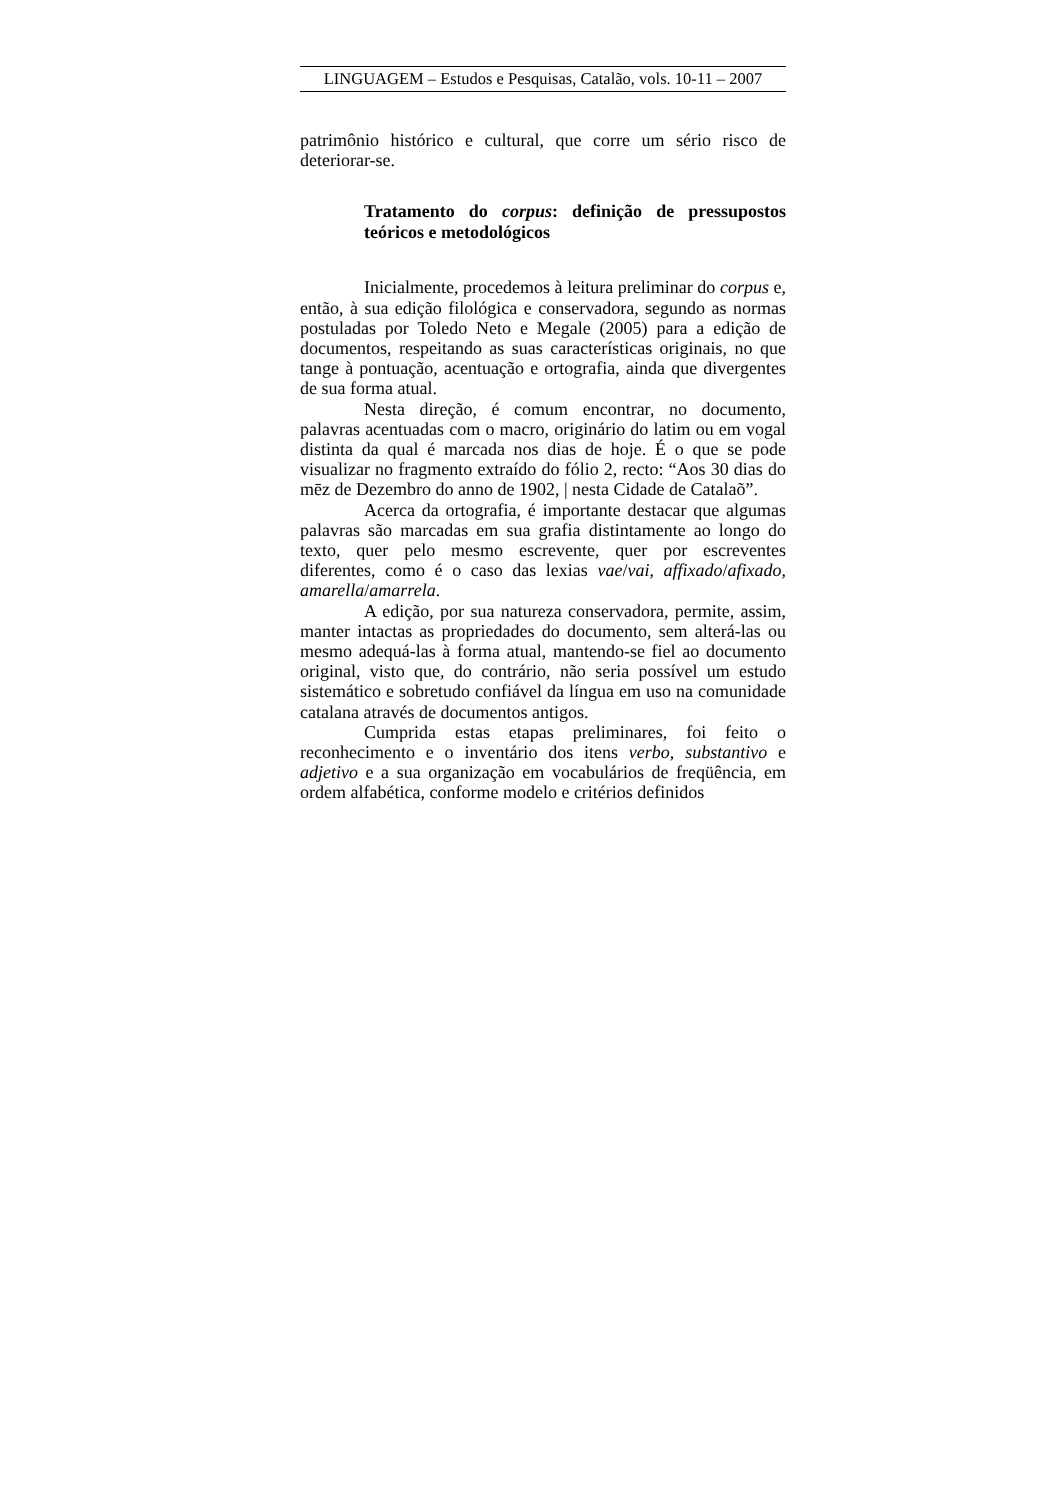LINGUAGEM – Estudos e Pesquisas, Catalão, vols. 10-11 – 2007
patrimônio histórico e cultural, que corre um sério risco de deteriorar-se.
Tratamento do corpus: definição de pressupostos teóricos e metodológicos
Inicialmente, procedemos à leitura preliminar do corpus e, então, à sua edição filológica e conservadora, segundo as normas postuladas por Toledo Neto e Megale (2005) para a edição de documentos, respeitando as suas características originais, no que tange à pontuação, acentuação e ortografia, ainda que divergentes de sua forma atual.
Nesta direção, é comum encontrar, no documento, palavras acentuadas com o macro, originário do latim ou em vogal distinta da qual é marcada nos dias de hoje. É o que se pode visualizar no fragmento extraído do fólio 2, recto: “Aos 30 dias do mēz de Dezembro do anno de 1902, | nesta Cidade de Catalaõ”.
Acerca da ortografia, é importante destacar que algumas palavras são marcadas em sua grafia distintamente ao longo do texto, quer pelo mesmo escrevente, quer por escreventes diferentes, como é o caso das lexias vae/vai, affixado/afixado, amarella/amarrela.
A edição, por sua natureza conservadora, permite, assim, manter intactas as propriedades do documento, sem alterá-las ou mesmo adequá-las à forma atual, mantendo-se fiel ao documento original, visto que, do contrário, não seria possível um estudo sistemático e sobretudo confiável da língua em uso na comunidade catalana através de documentos antigos.
Cumprida estas etapas preliminares, foi feito o reconhecimento e o inventário dos itens verbo, substantivo e adjetivo e a sua organização em vocabulários de freqüência, em ordem alfabética, conforme modelo e critérios definidos